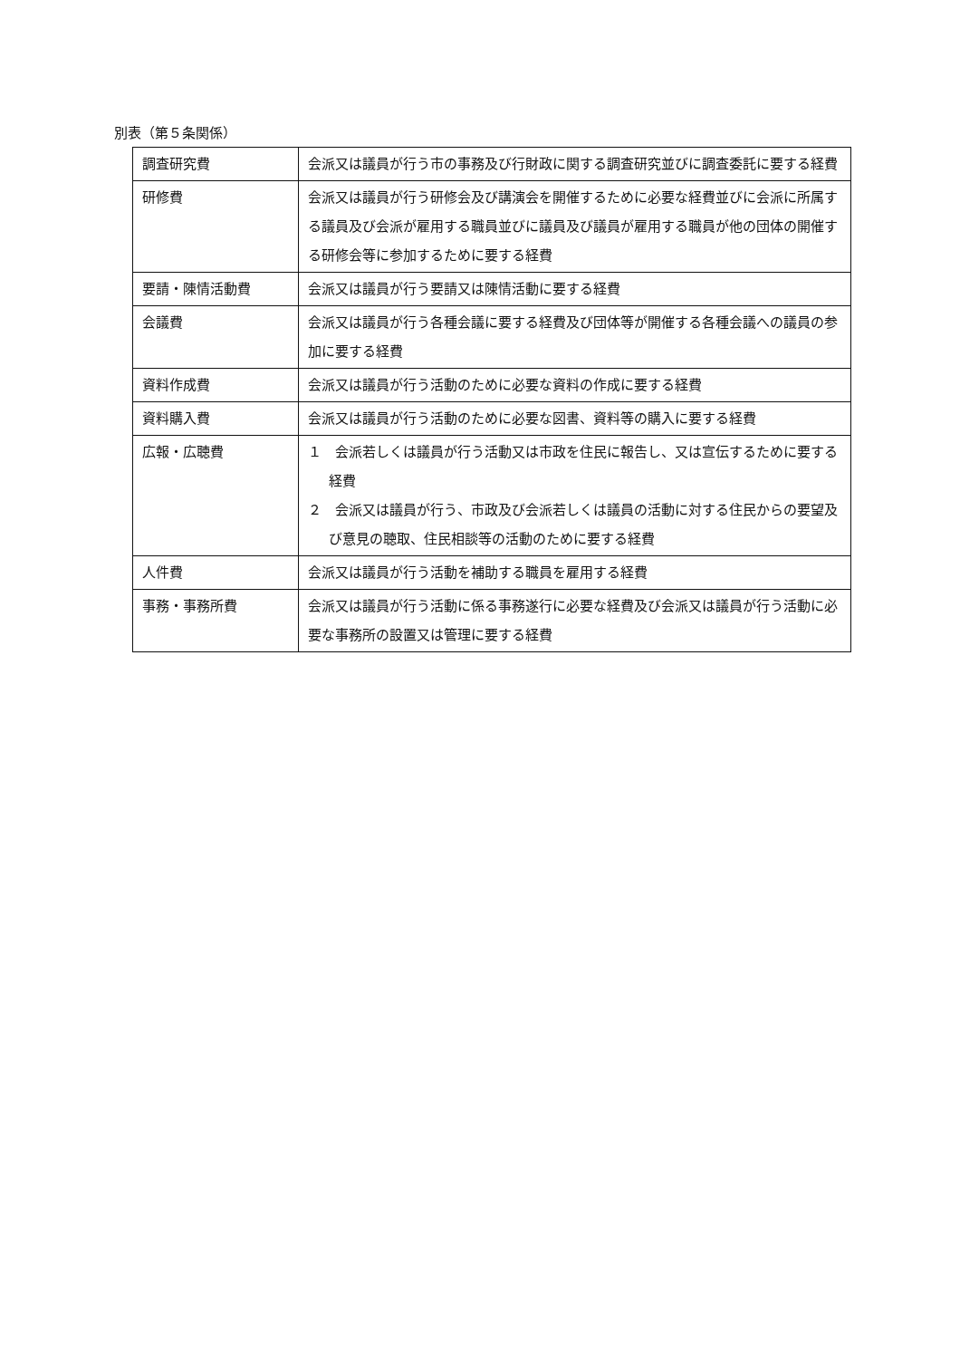別表（第５条関係）
| 調査研究費 | 会派又は議員が行う市の事務及び行財政に関する調査研究並びに調査委託に要する経費 |
| 研修費 | 会派又は議員が行う研修会及び講演会を開催するために必要な経費並びに会派に所属する議員及び会派が雇用する職員並びに議員及び議員が雇用する職員が他の団体の開催する研修会等に参加するために要する経費 |
| 要請・陳情活動費 | 会派又は議員が行う要請又は陳情活動に要する経費 |
| 会議費 | 会派又は議員が行う各種会議に要する経費及び団体等が開催する各種会議への議員の参加に要する経費 |
| 資料作成費 | 会派又は議員が行う活動のために必要な資料の作成に要する経費 |
| 資料購入費 | 会派又は議員が行う活動のために必要な図書、資料等の購入に要する経費 |
| 広報・広聴費 | １ 会派若しくは議員が行う活動又は市政を住民に報告し、又は宣伝するために要する経費 ２ 会派又は議員が行う、市政及び会派若しくは議員の活動に対する住民からの要望及び意見の聴取、住民相談等の活動のために要する経費 |
| 人件費 | 会派又は議員が行う活動を補助する職員を雇用する経費 |
| 事務・事務所費 | 会派又は議員が行う活動に係る事務遂行に必要な経費及び会派又は議員が行う活動に必要な事務所の設置又は管理に要する経費 |